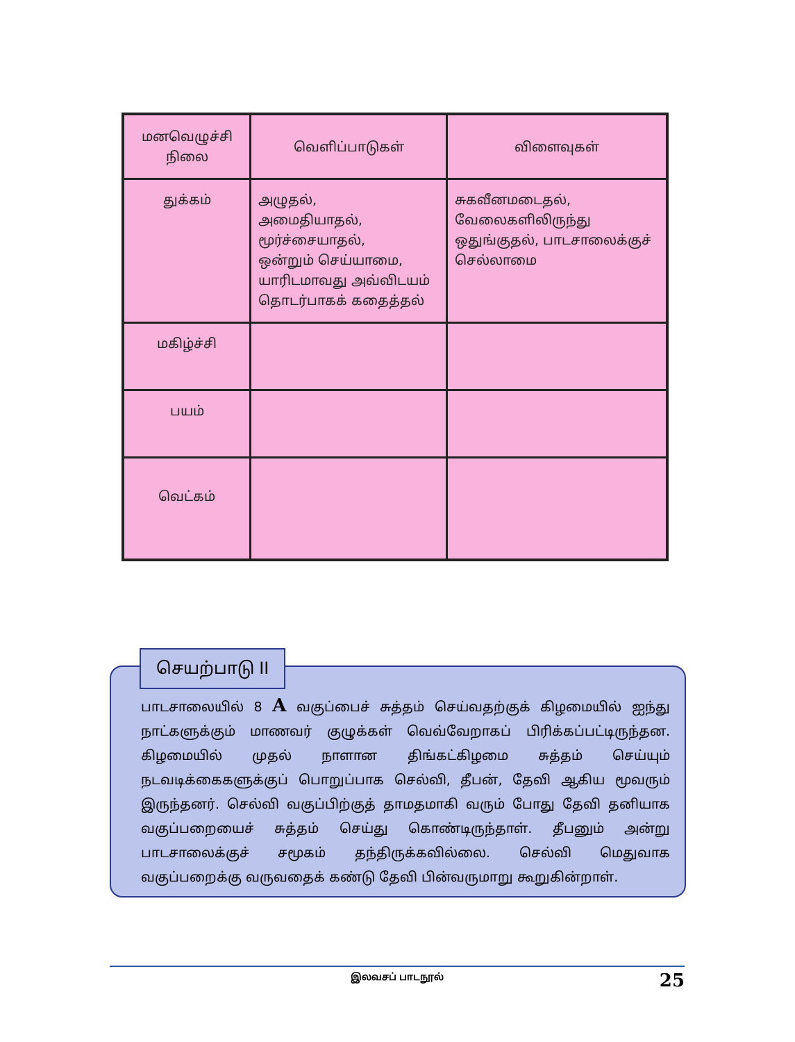| மனவெழுச்சி நிலை | வெளிப்பாடுகள் | விளைவுகள் |
| --- | --- | --- |
| துக்கம் | அழுதல், அமைதியாதல், மூர்ச்சையாதல், ஒன்றும் செய்யாமை, யாரிடமாவது அவ்விடயம் தொடர்பாகக் கதைத்தல் | சுகவீனமடைதல், வேலைகளிலிருந்து ஒதுங்குதல், பாடசாலைக்குச் செல்லாமை |
| மகிழ்ச்சி | | |
| பயம் | | |
| வெட்கம் | | |
செயற்பாடு II
பாடசாலையில் 8 A வகுப்பைச் சுத்தம் செய்வதற்குக் கிழமையில் ஐந்து நாட்களுக்கும் மாணவர் குழுக்கள் வெவ்வேறாகப் பிரிக்கப்பட்டிருந்தன. கிழமையில் முதல் நாளான திங்கட்கிழமை சுத்தம் செய்யும் நடவடிக்கைகளுக்குப் பொறுப்பாக செல்வி, தீபன், தேவி ஆகிய மூவரும் இருந்தனர். செல்வி வகுப்பிற்குத் தாமதமாகி வரும் போது தேவி தனியாக வகுப்பறையைச் சுத்தம் செய்து கொண்டிருந்தாள். தீபனும் அன்று பாடசாலைக்குச் சமூகம் தந்திருக்கவில்லை. செல்வி மெதுவாக வகுப்பறைக்கு வருவதைக் கண்டு தேவி பின்வருமாறு கூறுகின்றாள்.
இலவசப் பாடநூல்
25